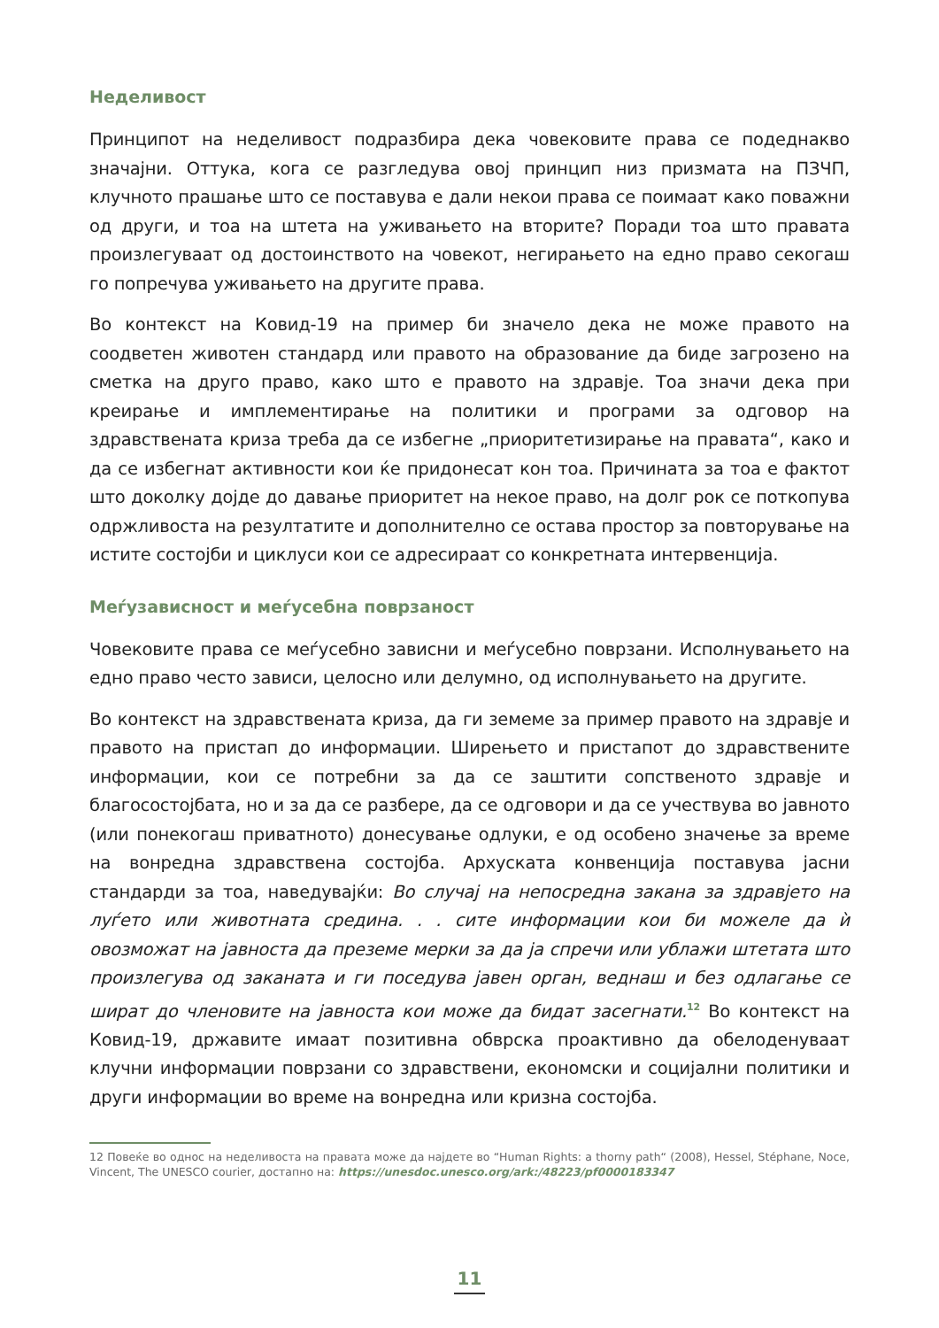Неделивост
Принципот на неделивост подразбира дека човековите права се подеднакво значајни. Оттука, кога се разгледува овој принцип низ призмата на ПЗЧП, клучното прашање што се поставува е дали некои права се поимаат како поважни од други, и тоа на штета на уживањето на вторите? Поради тоа што правата произлегуваат од достоинството на човекот, негирањето на едно право секогаш го попречува уживањето на другите права.
Во контекст на Ковид-19 на пример би значело дека не може правото на соодветен животен стандард или правото на образование да биде загрозено на сметка на друго право, како што е правото на здравје. Тоа значи дека при креирање и имплементирање на политики и програми за одговор на здравствената криза треба да се избегне „приоритетизирање на правата“, како и да се избегнат активности кои ќе придонесат кон тоа. Причината за тоа е фактот што доколку дојде до давање приоритет на некое право, на долг рок се поткопува одржливоста на резултатите и дополнително се остава простор за повторување на истите состојби и циклуси кои се адресираат со конкретната интервенција.
Меѓузависност и меѓусебна поврзаност
Човековите права се меѓусебно зависни и меѓусебно поврзани. Исполнувањето на едно право често зависи, целосно или делумно, од исполнувањето на другите.
Во контекст на здравствената криза, да ги земеме за пример правото на здравје и правото на пристап до информации. Ширењето и пристапот до здравствените информации, кои се потребни за да се заштити сопственото здравје и благосостојбата, но и за да се разбере, да се одговори и да се учествува во јавното (или понекогаш приватното) донесување одлуки, е од особено значење за време на вонредна здравствена состојба. Архуската конвенција поставува јасни стандарди за тоа, наведувајќи: Во случај на непосредна закана за здравјето на луѓето или животната средина. . . сите информации кои би можеле да ѝ овозможат на јавноста да преземе мерки за да ја спречи или ублажи штетата што произлегува од заканата и ги поседува јавен орган, веднаш и без одлагање се шират до членовите на јавноста кои може да бидат засегнати.<sup>12</sup> Во контекст на Ковид-19, државите имаат позитивна обврска проактивно да обелоденуваат клучни информации поврзани со здравствени, економски и социјални политики и други информации во време на вонредна или кризна состојба.
12 Повеќе во однос на неделивоста на правата може да најдете во “Human Rights: a thorny path“ (2008), Hessel, Stéphane, Noce, Vincent, The UNESCO courier, достапно на: https://unesdoc.unesco.org/ark:/48223/pf0000183347
11